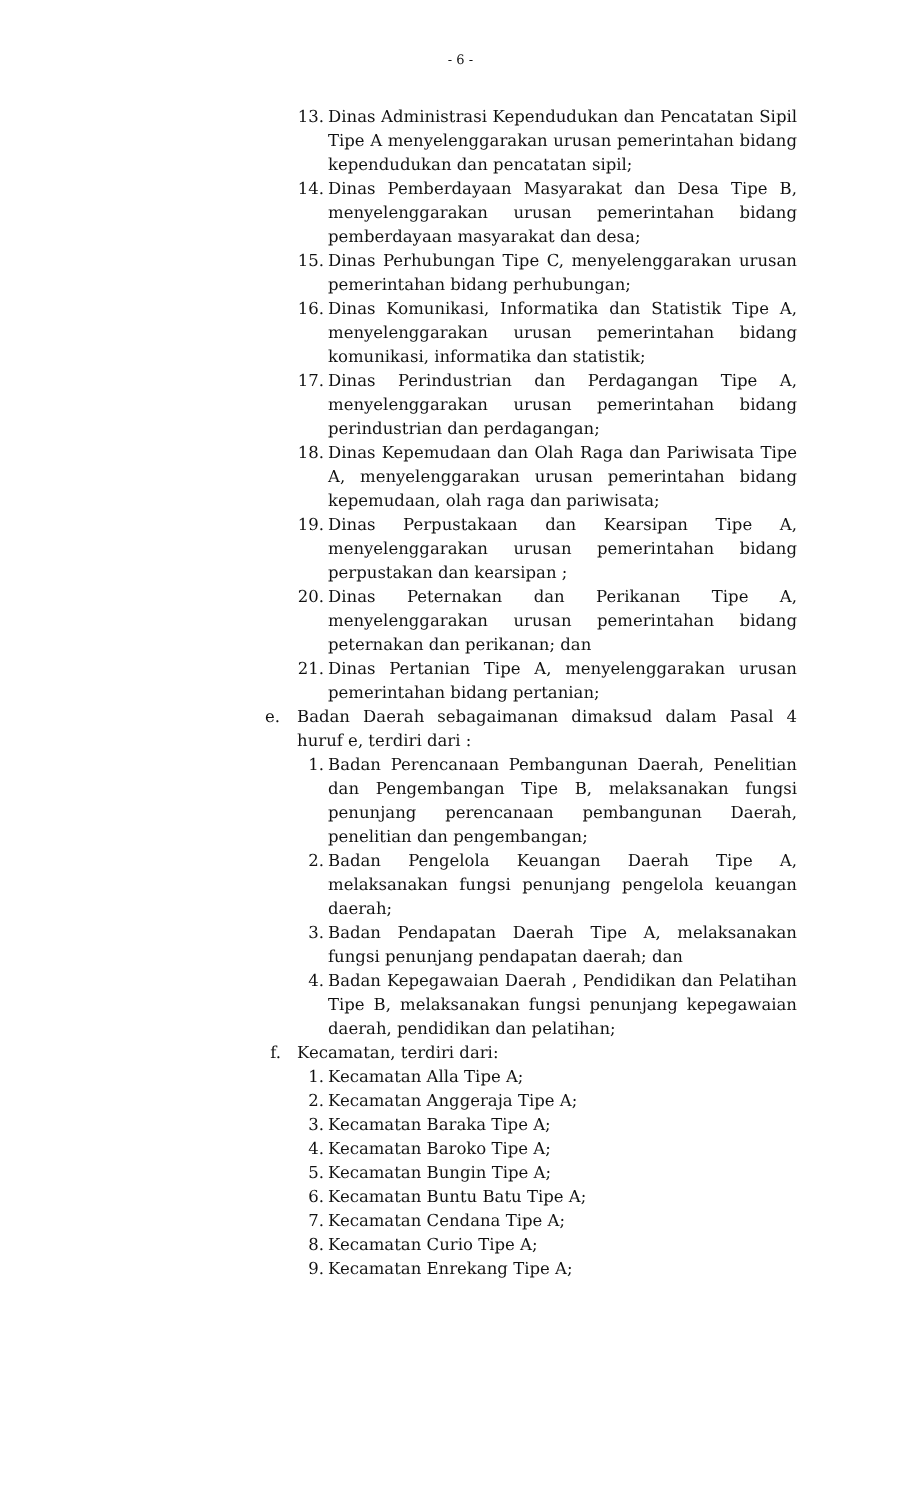- 6 -
13. Dinas Administrasi Kependudukan dan Pencatatan Sipil Tipe A menyelenggarakan urusan pemerintahan bidang kependudukan dan pencatatan sipil;
14. Dinas Pemberdayaan Masyarakat dan Desa Tipe B, menyelenggarakan urusan pemerintahan bidang pemberdayaan masyarakat dan desa;
15. Dinas Perhubungan Tipe C, menyelenggarakan urusan pemerintahan bidang perhubungan;
16. Dinas Komunikasi, Informatika dan Statistik Tipe A, menyelenggarakan urusan pemerintahan bidang komunikasi, informatika dan statistik;
17. Dinas Perindustrian dan Perdagangan Tipe A, menyelenggarakan urusan pemerintahan bidang perindustrian dan perdagangan;
18. Dinas Kepemudaan dan Olah Raga dan Pariwisata Tipe A, menyelenggarakan urusan pemerintahan bidang kepemudaan, olah raga dan pariwisata;
19. Dinas Perpustakaan dan Kearsipan Tipe A, menyelenggarakan urusan pemerintahan bidang perpustakan dan kearsipan ;
20. Dinas Peternakan dan Perikanan Tipe A, menyelenggarakan urusan pemerintahan bidang peternakan dan perikanan; dan
21. Dinas Pertanian Tipe A, menyelenggarakan urusan pemerintahan bidang pertanian;
e. Badan Daerah sebagaimanan dimaksud dalam Pasal 4 huruf e, terdiri dari :
1. Badan Perencanaan Pembangunan Daerah, Penelitian dan Pengembangan Tipe B, melaksanakan fungsi penunjang perencanaan pembangunan Daerah, penelitian dan pengembangan;
2. Badan Pengelola Keuangan Daerah Tipe A, melaksanakan fungsi penunjang pengelola keuangan daerah;
3. Badan Pendapatan Daerah Tipe A, melaksanakan fungsi penunjang pendapatan daerah; dan
4. Badan Kepegawaian Daerah , Pendidikan dan Pelatihan Tipe B, melaksanakan fungsi penunjang kepegawaian daerah, pendidikan dan pelatihan;
f. Kecamatan, terdiri dari:
1. Kecamatan Alla Tipe A;
2. Kecamatan Anggeraja Tipe A;
3. Kecamatan Baraka Tipe A;
4. Kecamatan Baroko Tipe A;
5. Kecamatan Bungin Tipe A;
6. Kecamatan Buntu Batu Tipe A;
7. Kecamatan Cendana Tipe A;
8. Kecamatan Curio Tipe A;
9. Kecamatan Enrekang Tipe A;